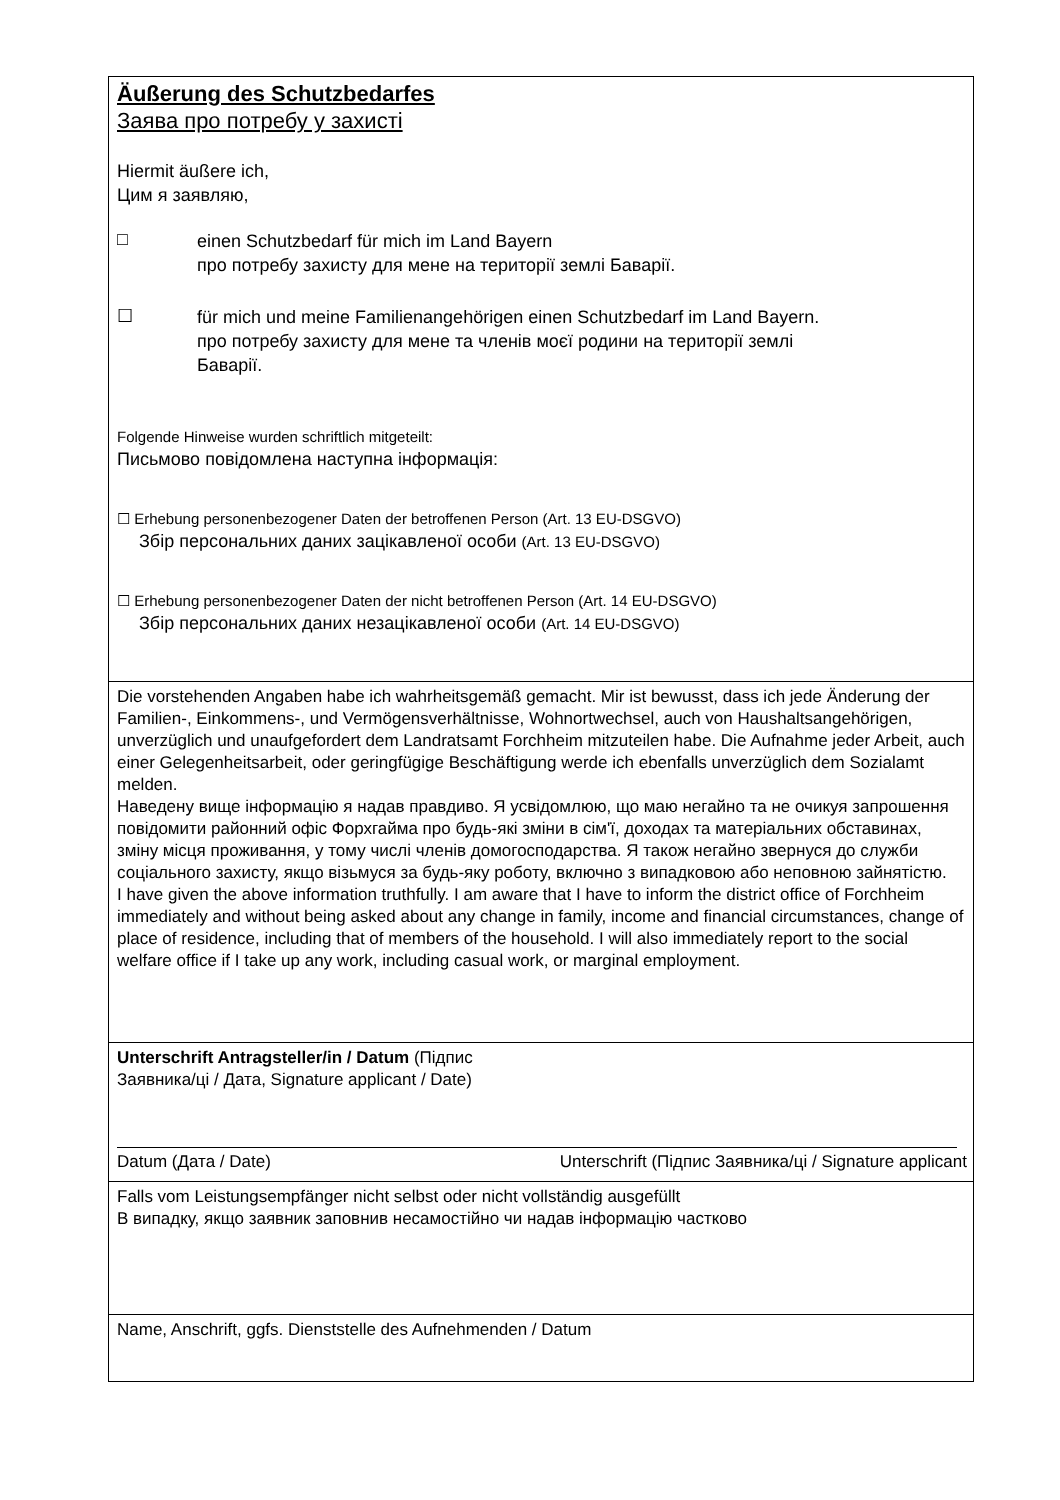Äußerung des Schutzbedarfes
Заява про потребу у захисті
Hiermit äußere ich,
Цим я заявляю,
□
einen Schutzbedarf für mich im Land Bayern
про потребу захисту для мене на території землі Баварії.
☐
für mich und meine Familienangehörigen einen Schutzbedarf im Land Bayern.
про потребу захисту для мене та членів моєї родини на території землі
Баварії.
Folgende Hinweise wurden schriftlich mitgeteilt:
Письмово повідомлена наступна інформація:
☐ Erhebung personenbezogener Daten der betroffenen Person (Art. 13 EU-DSGVO)
Збір персональних даних зацікавленої особи (Art. 13 EU-DSGVO)
☐ Erhebung personenbezogener Daten der nicht betroffenen Person (Art. 14 EU-DSGVO)
Збір персональних даних незацікавленої особи (Art. 14 EU-DSGVO)
Die vorstehenden Angaben habe ich wahrheitsgemäß gemacht. Mir ist bewusst, dass ich jede Änderung der Familien-, Einkommens-, und Vermögensverhältnisse, Wohnortwechsel, auch von Haushaltsangehörigen, unverzüglich und unaufgefordert dem Landratsamt Forchheim mitzuteilen habe. Die Aufnahme jeder Arbeit, auch einer Gelegenheitsarbeit, oder geringfügige Beschäftigung werde ich ebenfalls unverzüglich dem Sozialamt melden.
Наведену вище інформацію я надав правдиво. Я усвідомлюю, що маю негайно та не очикуя запрошення повідомити районний офіс Форхгайма про будь-які зміни в сім'ї, доходах та матеріальних обставинах, зміну місця проживання, у тому числі членів домогосподарства. Я також негайно звернуся до служби соціального захисту, якщо візьмуся за будь-яку роботу, включно з випадковою або неповною зайнятістю.
I have given the above information truthfully. I am aware that I have to inform the district office of Forchheim immediately and without being asked about any change in family, income and financial circumstances, change of place of residence, including that of members of the household. I will also immediately report to the social welfare office if I take up any work, including casual work, or marginal employment.
Unterschrift Antragsteller/in / Datum (Підпис
Заявника/ці / Дата, Signature applicant / Date)
Datum (Дата / Date) Unterschrift (Підпис Заявника/ці / Signature applicant
Falls vom Leistungsempfänger nicht selbst oder nicht vollständig ausgefüllt
В випадку, якщо заявник заповнив несамостійно чи надав інформацію частково
Name, Anschrift, ggfs. Dienststelle des Aufnehmenden / Datum